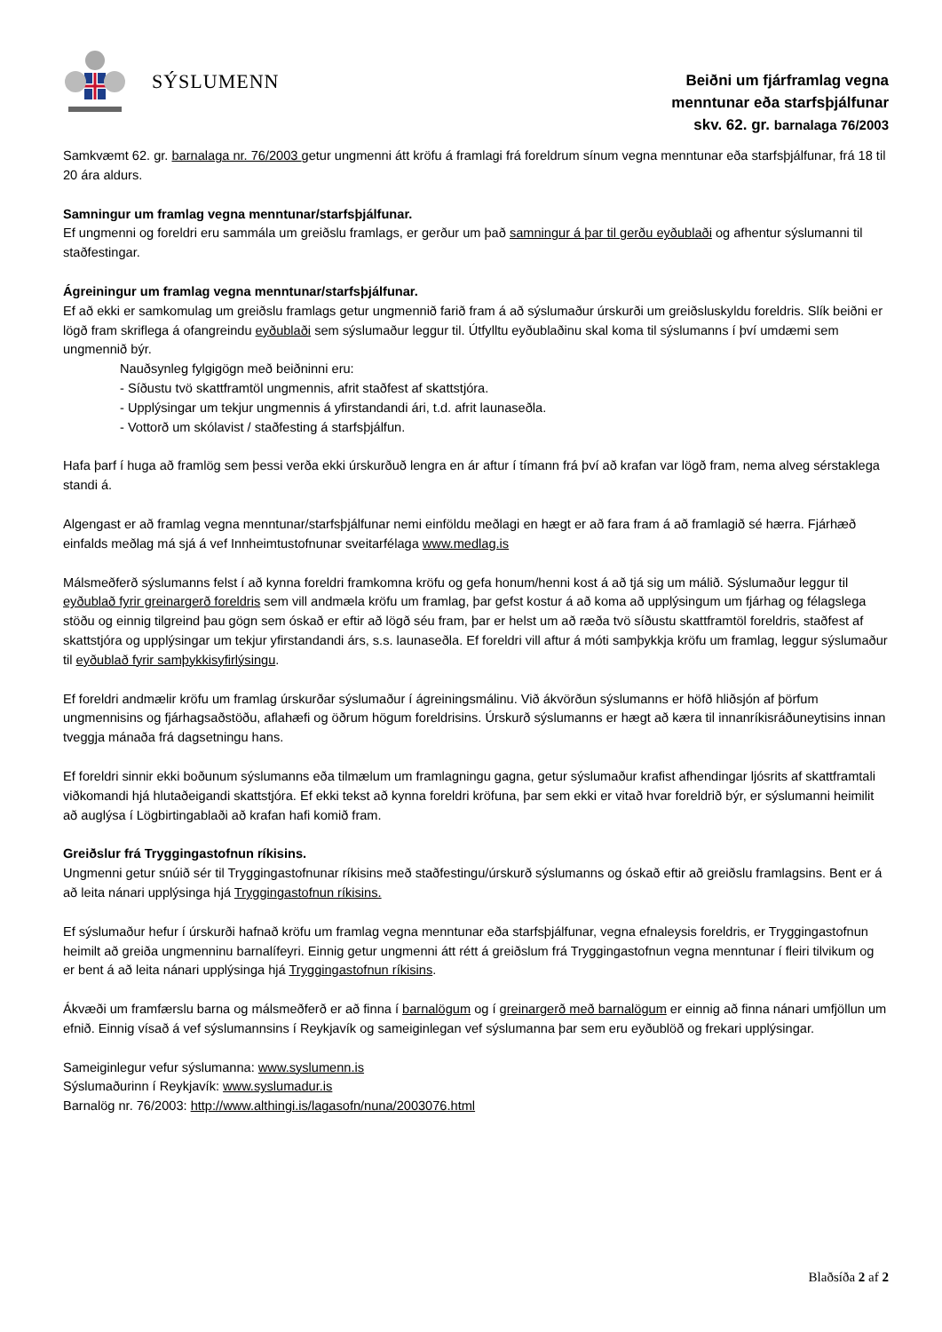SÝSLUMENN
Beiðni um fjárframlag vegna
menntunar eða starfsþjálfunar
skv. 62. gr. barnalaga 76/2003
Samkvæmt 62. gr. barnalaga nr. 76/2003 getur ungmenni átt kröfu á framlagi frá foreldrum sínum vegna menntunar eða starfsþjálfunar, frá 18 til 20 ára aldurs.
Samningur um framlag vegna menntunar/starfsþjálfunar.
Ef ungmenni og foreldri eru sammála um greiðslu framlags, er gerður um það samningur á þar til gerðu eyðublaði og afhentur sýslumanni til staðfestingar.
Ágreiningur um framlag vegna menntunar/starfsþjálfunar.
Ef að ekki er samkomulag um greiðslu framlags getur ungmennið farið fram á að sýslumaður úrskurði um greiðsluskyldu foreldris. Slík beiðni er lögð fram skriflega á ofangreindu eyðublaði sem sýslumaður leggur til. Útfylltu eyðublaðinu skal koma til sýslumanns í því umdæmi sem ungmennið býr.
Nauðsynleg fylgigögn með beiðninni eru:
- Síðustu tvö skattframtöl ungmennis, afrit staðfest af skattstjóra.
- Upplýsingar um tekjur ungmennis á yfirstandandi ári, t.d. afrit launaseðla.
- Vottorð um skólavist / staðfesting á starfsþjálfun.
Hafa þarf í huga að framlög sem þessi verða ekki úrskurðuð lengra en ár aftur í tímann frá því að krafan var lögð fram, nema alveg sérstaklega standi á.
Algengast er að framlag vegna menntunar/starfsþjálfunar nemi einföldu meðlagi en hægt er að fara fram á að framlagið sé hærra. Fjárhæð einfalds meðlag má sjá á vef Innheimtustofnunar sveitarfélaga www.medlag.is
Málsmeðferð sýslumanns felst í að kynna foreldri framkomna kröfu og gefa honum/henni kost á að tjá sig um málið. Sýslumaður leggur til eyðublað fyrir greinargerð foreldris sem vill andmæla kröfu um framlag, þar gefst kostur á að koma að upplýsingum um fjárhag og félagslega stöðu og einnig tilgreind þau gögn sem óskað er eftir að lögð séu fram, þar er helst um að ræða tvö síðustu skattframtöl foreldris, staðfest af skattstjóra og upplýsingar um tekjur yfirstandandi árs, s.s. launaseðla. Ef foreldri vill aftur á móti samþykkja kröfu um framlag, leggur sýslumaður til eyðublað fyrir samþykkisyfirlýsingu.
Ef foreldri andmælir kröfu um framlag úrskurðar sýslumaður í ágreiningsmálinu. Við ákvörðun sýslumanns er höfð hliðsjón af þörfum ungmennisins og fjárhagsaðstöðu, aflahæfi og öðrum högum foreldrisins. Úrskurð sýslumanns er hægt að kæra til innanríkisráðuneytisins innan tveggja mánaða frá dagsetningu hans.
Ef foreldri sinnir ekki boðunum sýslumanns eða tilmælum um framlagningu gagna, getur sýslumaður krafist afhendingar ljósrits af skattframtali viðkomandi hjá hlutaðeigandi skattstjóra. Ef ekki tekst að kynna foreldri kröfuna, þar sem ekki er vitað hvar foreldrið býr, er sýslumanni heimilit að auglýsa í Lögbirtingablaði að krafan hafi komið fram.
Greiðslur frá Tryggingastofnun ríkisins.
Ungmenni getur snúið sér til Tryggingastofnunar ríkisins með staðfestingu/úrskurð sýslumanns og óskað eftir að greiðslu framlagsins. Bent er á að leita nánari upplýsinga hjá Tryggingastofnun ríkisins.
Ef sýslumaður hefur í úrskurði hafnað kröfu um framlag vegna menntunar eða starfsþjálfunar, vegna efnaleysis foreldris, er Tryggingastofnun heimilt að greiða ungmenninu barnalífeyri. Einnig getur ungmenni átt rétt á greiðslum frá Tryggingastofnun vegna menntunar í fleiri tilvikum og er bent á að leita nánari upplýsinga hjá Tryggingastofnun ríkisins.
Ákvæði um framfærslu barna og málsmeðferð er að finna í barnalögum og í greinargerð með barnalögum er einnig að finna nánari umfjöllun um efnið. Einnig vísað á vef sýslumannsins í Reykjavík og sameiginlegan vef sýslumanna þar sem eru eyðublöð og frekari upplýsingar.
Sameiginlegur vefur sýslumanna: www.syslumenn.is
Sýslumaðurinn í Reykjavík: www.syslumadur.is
Barnalög nr. 76/2003: http://www.althingi.is/lagasofn/nuna/2003076.html
Blaðsíða 2 af 2